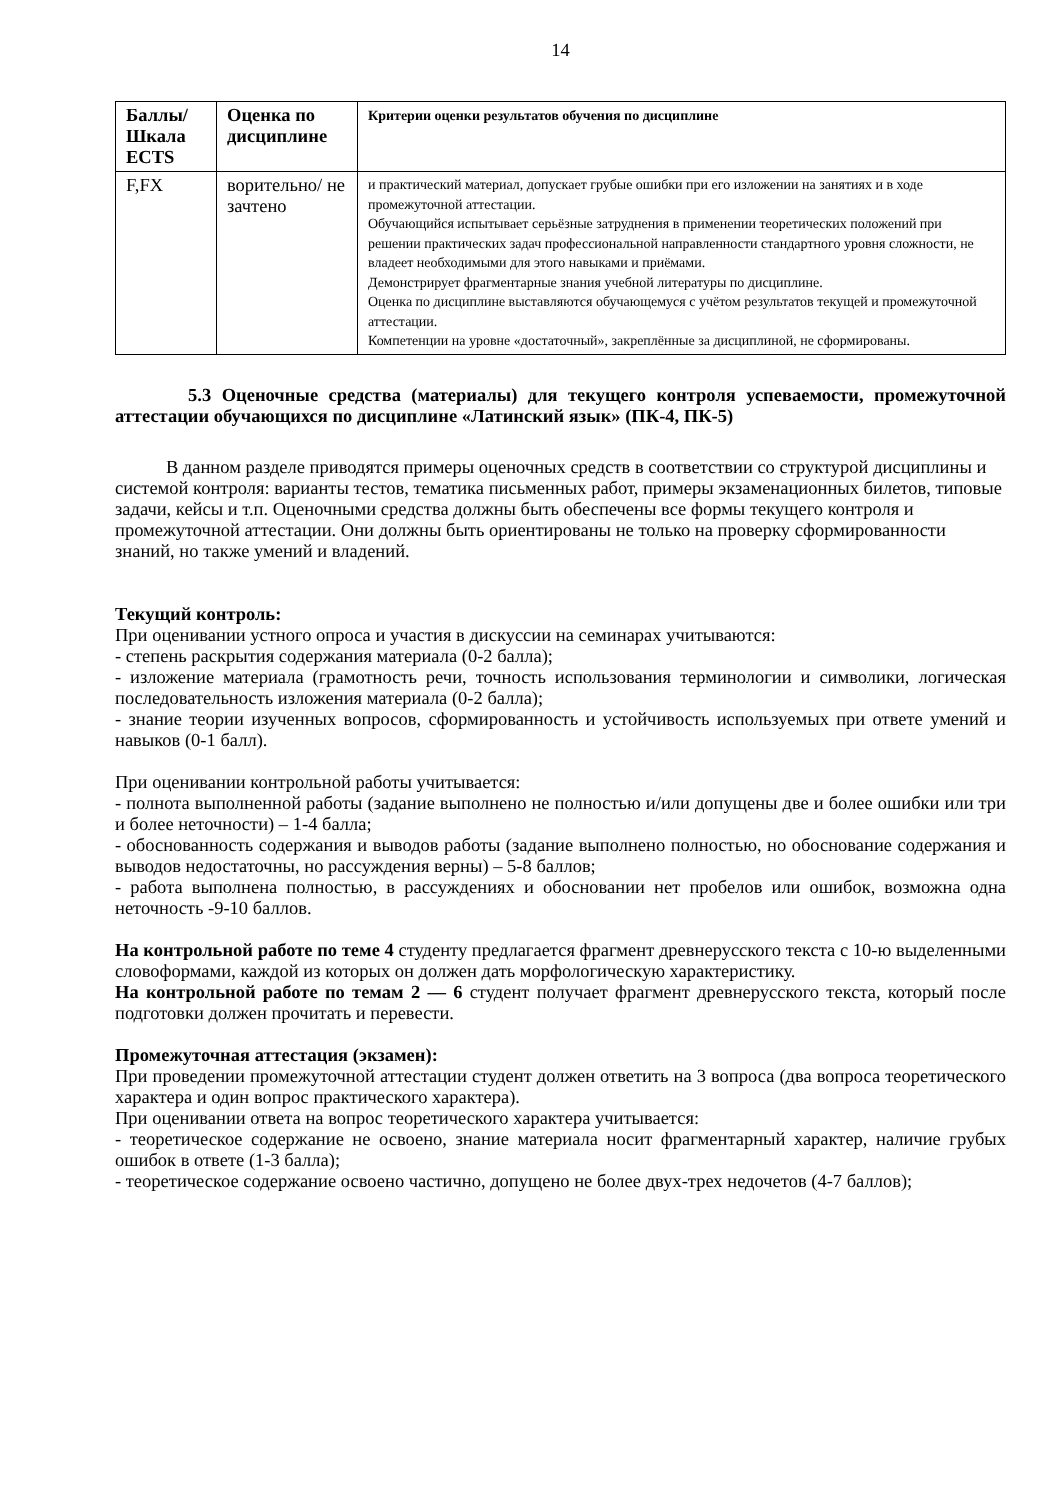14
| Баллы/ Шкала ECTS | Оценка по дисциплине | Критерии оценки результатов обучения по дисциплине |
| --- | --- | --- |
| F,FX | ворительно/ не зачтено | и практический материал, допускает грубые ошибки при его изложении на занятиях и в ходе промежуточной аттестации. Обучающийся испытывает серьёзные затруднения в применении теоретических положений при решении практических задач профессиональной направленности стандартного уровня сложности, не владеет необходимыми для этого навыками и приёмами. Демонстрирует фрагментарные знания учебной литературы по дисциплине. Оценка по дисциплине выставляются обучающемуся с учётом результатов текущей и промежуточной аттестации. Компетенции на уровне «достаточный», закреплённые за дисциплиной, не сформированы. |
5.3 Оценочные средства (материалы) для текущего контроля успеваемости, промежуточной аттестации обучающихся по дисциплине «Латинский язык» (ПК-4, ПК-5)
В данном разделе приводятся примеры оценочных средств в соответствии со структурой дисциплины и системой контроля: варианты тестов, тематика письменных работ, примеры экзаменационных билетов, типовые задачи, кейсы и т.п. Оценочными средства должны быть обеспечены все формы текущего контроля и промежуточной аттестации. Они должны быть ориентированы не только на проверку сформированности знаний, но также умений и владений.
Текущий контроль:
При оценивании устного опроса и участия в дискуссии на семинарах учитываются:
- степень раскрытия содержания материала (0-2 балла);
- изложение материала (грамотность речи, точность использования терминологии и символики, логическая последовательность изложения материала (0-2 балла);
- знание теории изученных вопросов, сформированность и устойчивость используемых при ответе умений и навыков (0-1 балл).
При оценивании контрольной работы учитывается:
- полнота выполненной работы (задание выполнено не полностью и/или допущены две и более ошибки или три и более неточности) – 1-4 балла;
- обоснованность содержания и выводов работы (задание выполнено полностью, но обоснование содержания и выводов недостаточны, но рассуждения верны) – 5-8 баллов;
- работа выполнена полностью, в рассуждениях и обосновании нет пробелов или ошибок, возможна одна неточность -9-10 баллов.
На контрольной работе по теме 4 студенту предлагается фрагмент древнерусского текста с 10-ю выделенными словоформами, каждой из которых он должен дать морфологическую характеристику.
На контрольной работе по темам 2 — 6 студент получает фрагмент древнерусского текста, который после подготовки должен прочитать и перевести.
Промежуточная аттестация (экзамен):
При проведении промежуточной аттестации студент должен ответить на 3 вопроса (два вопроса теоретического характера и один вопрос практического характера).
При оценивании ответа на вопрос теоретического характера учитывается:
- теоретическое содержание не освоено, знание материала носит фрагментарный характер, наличие грубых ошибок в ответе (1-3 балла);
- теоретическое содержание освоено частично, допущено не более двух-трех недочетов (4-7 баллов);